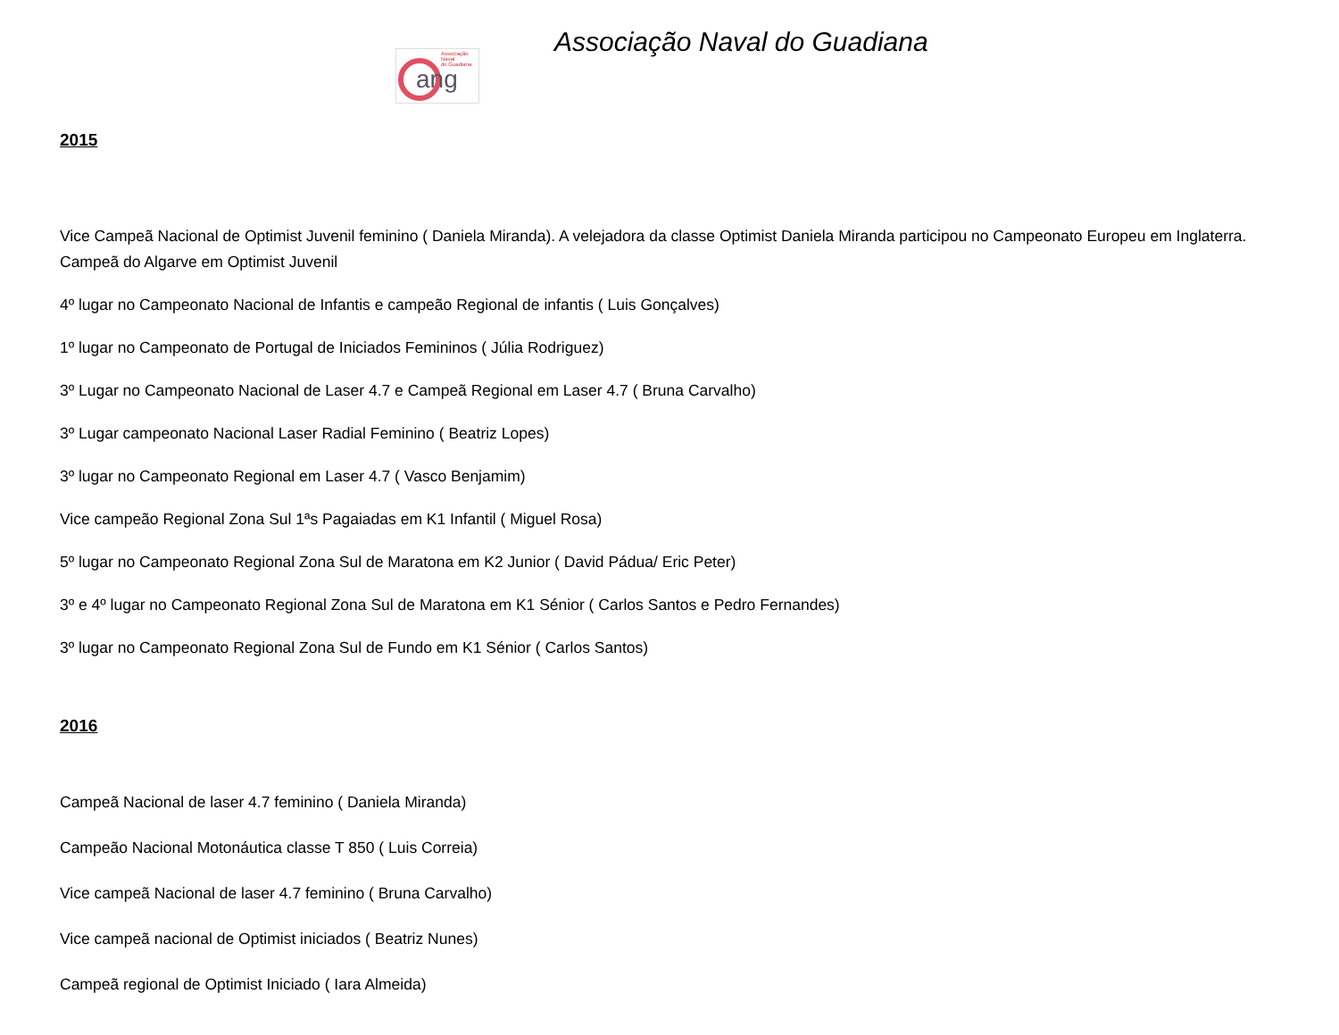Associação Naval
do Guadiana
ang
Associação Naval do Guadiana
2015
Vice Campeã Nacional de Optimist Juvenil feminino ( Daniela Miranda). A velejadora da classe Optimist Daniela Miranda participou no Campeonato Europeu em Inglaterra. Campeã do Algarve em Optimist Juvenil
4º lugar no Campeonato Nacional de Infantis e campeão Regional de infantis ( Luis Gonçalves)
1º lugar no Campeonato de Portugal de Iniciados Femininos ( Júlia Rodriguez)
3º Lugar no Campeonato Nacional de Laser 4.7 e Campeã Regional em Laser 4.7 ( Bruna Carvalho)
3º Lugar campeonato Nacional Laser Radial Feminino ( Beatriz Lopes)
3º lugar no Campeonato Regional em Laser 4.7 ( Vasco Benjamim)
Vice campeão Regional Zona Sul 1ªs Pagaiadas em K1 Infantil ( Miguel Rosa)
5º lugar no Campeonato Regional Zona Sul de Maratona em K2 Junior ( David Pádua/ Eric Peter)
3º e 4º lugar no Campeonato Regional Zona Sul de Maratona em K1 Sénior ( Carlos Santos e Pedro Fernandes)
3º lugar no Campeonato Regional Zona Sul de Fundo em K1 Sénior ( Carlos Santos)
2016
Campeã Nacional de laser 4.7 feminino ( Daniela Miranda)
Campeão Nacional Motonáutica classe T 850 ( Luis Correia)
Vice campeã Nacional de laser 4.7 feminino ( Bruna Carvalho)
Vice campeã nacional de Optimist iniciados ( Beatriz Nunes)
Campeã regional de Optimist Iniciado ( Iara Almeida)